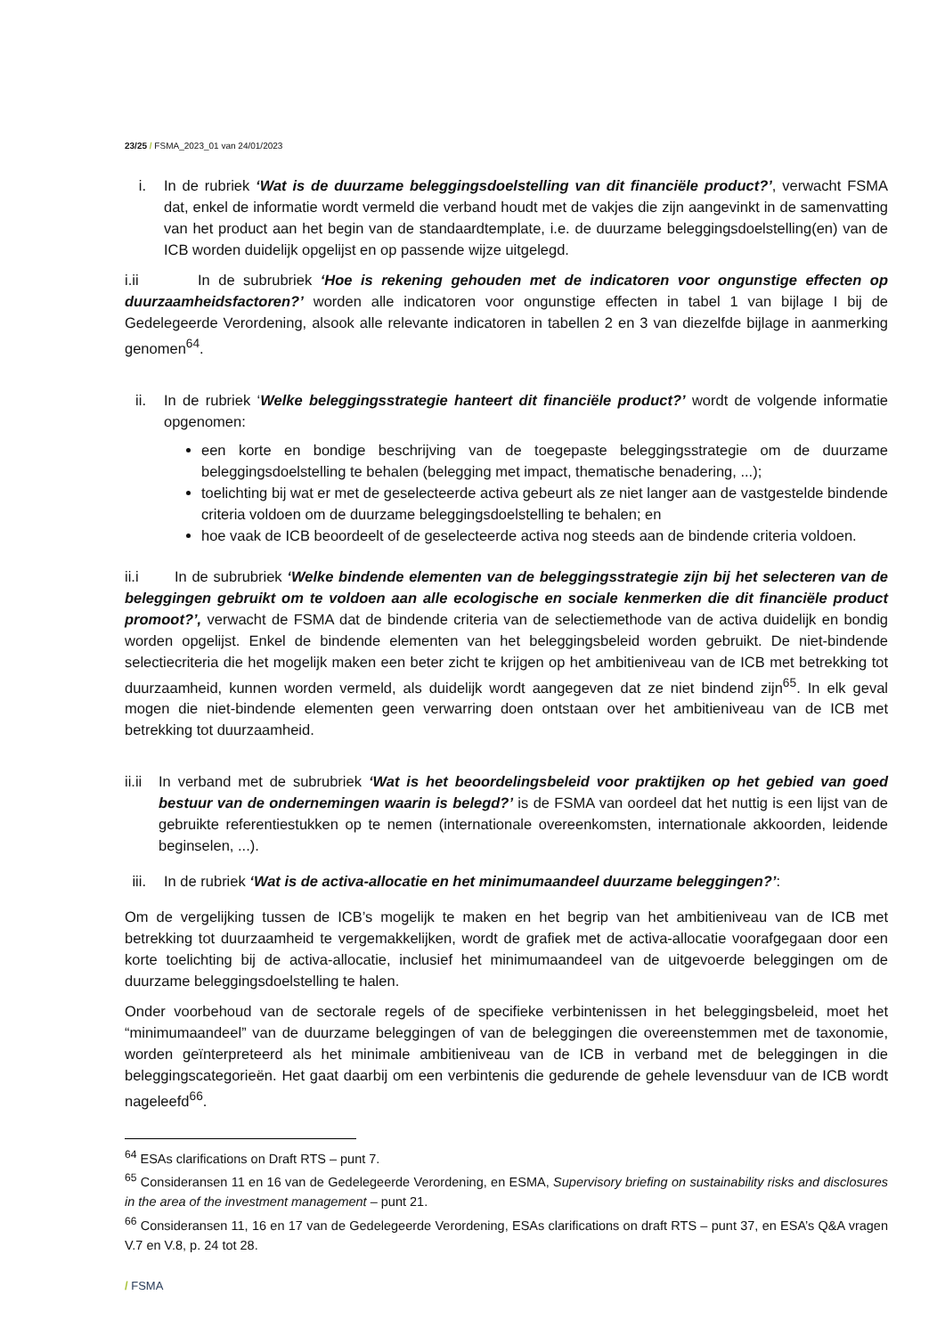23/25 / FSMA_2023_01 van 24/01/2023
i. In de rubriek ‘Wat is de duurzame beleggingsdoelstelling van dit financiële product?’, verwacht FSMA dat, enkel de informatie wordt vermeld die verband houdt met de vakjes die zijn aangevinkt in de samenvatting van het product aan het begin van de standaardtemplate, i.e. de duurzame beleggingsdoelstelling(en) van de ICB worden duidelijk opgelijst en op passende wijze uitgelegd.
i.ii In de subrubriek ‘Hoe is rekening gehouden met de indicatoren voor ongunstige effecten op duurzaamheidsfactoren?’ worden alle indicatoren voor ongunstige effecten in tabel 1 van bijlage I bij de Gedelegeerde Verordening, alsook alle relevante indicatoren in tabellen 2 en 3 van diezelfde bijlage in aanmerking genomen<sup>64</sup>.
ii. In de rubriek ‘Welke beleggingsstrategie hanteert dit financiële product?’ wordt de volgende informatie opgenomen:
een korte en bondige beschrijving van de toegepaste beleggingsstrategie om de duurzame beleggingsdoelstelling te behalen (belegging met impact, thematische benadering, ...);
toelichting bij wat er met de geselecteerde activa gebeurt als ze niet langer aan de vastgestelde bindende criteria voldoen om de duurzame beleggingsdoelstelling te behalen; en
hoe vaak de ICB beoordeelt of de geselecteerde activa nog steeds aan de bindende criteria voldoen.
ii.i In de subrubriek ‘Welke bindende elementen van de beleggingsstrategie zijn bij het selecteren van de beleggingen gebruikt om te voldoen aan alle ecologische en sociale kenmerken die dit financiële product promoot?’, verwacht de FSMA dat de bindende criteria van de selectiemethode van de activa duidelijk en bondig worden opgelijst. Enkel de bindende elementen van het beleggingsbeleid worden gebruikt. De niet-bindende selectiecriteria die het mogelijk maken een beter zicht te krijgen op het ambitieniveau van de ICB met betrekking tot duurzaamheid, kunnen worden vermeld, als duidelijk wordt aangegeven dat ze niet bindend zijn<sup>65</sup>. In elk geval mogen die niet-bindende elementen geen verwarring doen ontstaan over het ambitieniveau van de ICB met betrekking tot duurzaamheid.
ii.ii
In verband met de subrubriek ‘Wat is het beoordelingsbeleid voor praktijken op het gebied van goed bestuur van de ondernemingen waarin is belegd?’ is de FSMA van oordeel dat het nuttig is een lijst van de gebruikte referentiestukken op te nemen (internationale overeenkomsten, internationale akkoorden, leidende beginselen, ...).
iii. In de rubriek ‘Wat is de activa-allocatie en het minimumaandeel duurzame beleggingen?’:
Om de vergelijking tussen de ICB’s mogelijk te maken en het begrip van het ambitieniveau van de ICB met betrekking tot duurzaamheid te vergemakkelijken, wordt de grafiek met de activa-allocatie voorafgegaan door een korte toelichting bij de activa-allocatie, inclusief het minimumaandeel van de uitgevoerde beleggingen om de duurzame beleggingsdoelstelling te halen.
Onder voorbehoud van de sectorale regels of de specifieke verbintenissen in het beleggingsbeleid, moet het “minimumaandeel” van de duurzame beleggingen of van de beleggingen die overeenstemmen met de taxonomie, worden geïnterpreteerd als het minimale ambitieniveau van de ICB in verband met de beleggingen in die beleggingscategorieën. Het gaat daarbij om een verbintenis die gedurende de gehele levensduur van de ICB wordt nageleefd<sup>66</sup>.
<sup>64</sup> ESAs clarifications on Draft RTS – punt 7.
<sup>65</sup> Consideransen 11 en 16 van de Gedelegeerde Verordening, en ESMA, Supervisory briefing on sustainability risks and disclosures in the area of the investment management – punt 21.
<sup>66</sup> Consideransen 11, 16 en 17 van de Gedelegeerde Verordening, ESAs clarifications on draft RTS – punt 37, en ESA’s Q&A vragen V.7 en V.8, p. 24 tot 28.
/ FSMA